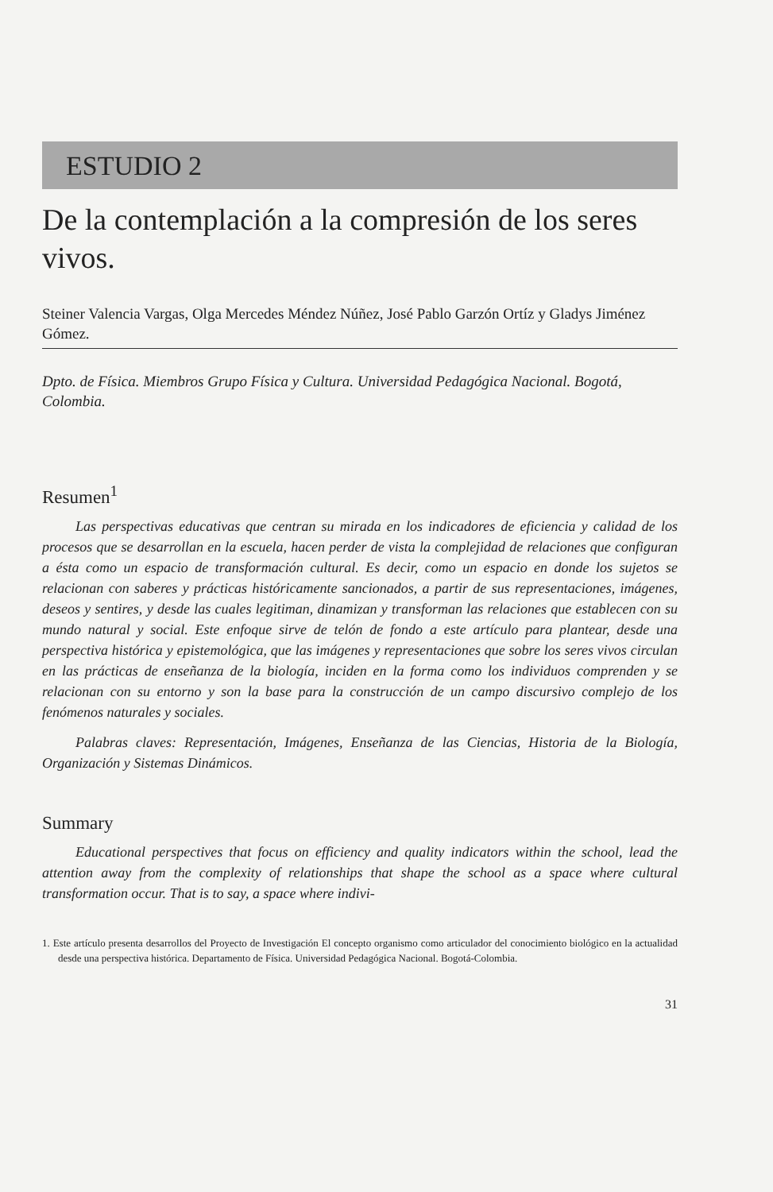ESTUDIO 2
De la contemplación a la compresión de los seres vivos.
Steiner Valencia Vargas, Olga Mercedes Méndez Núñez, José Pablo Garzón Ortíz y Gladys Jiménez Gómez.
Dpto. de Física. Miembros Grupo Física y Cultura. Universidad Pedagógica Nacional. Bogotá, Colombia.
Resumen<sup>1</sup>
Las perspectivas educativas que centran su mirada en los indicadores de eficiencia y calidad de los procesos que se desarrollan en la escuela, hacen perder de vista la complejidad de relaciones que configuran a ésta como un espacio de transformación cultural. Es decir, como un espacio en donde los sujetos se relacionan con saberes y prácticas históricamente sancionados, a partir de sus representaciones, imágenes, deseos y sentires, y desde las cuales legitiman, dinamizan y transforman las relaciones que establecen con su mundo natural y social. Este enfoque sirve de telón de fondo a este artículo para plantear, desde una perspectiva histórica y epistemológica, que las imágenes y representaciones que sobre los seres vivos circulan en las prácticas de enseñanza de la biología, inciden en la forma como los individuos comprenden y se relacionan con su entorno y son la base para la construcción de un campo discursivo complejo de los fenómenos naturales y sociales.
Palabras claves: Representación, Imágenes, Enseñanza de las Ciencias, Historia de la Biología, Organización y Sistemas Dinámicos.
Summary
Educational perspectives that focus on efficiency and quality indicators within the school, lead the attention away from the complexity of relationships that shape the school as a space where cultural transformation occur. That is to say, a space where indivi-
1. Este artículo presenta desarrollos del Proyecto de Investigación El concepto organismo como articulador del conocimiento biológico en la actualidad desde una perspectiva histórica. Departamento de Física. Universidad Pedagógica Nacional. Bogotá-Colombia.
31